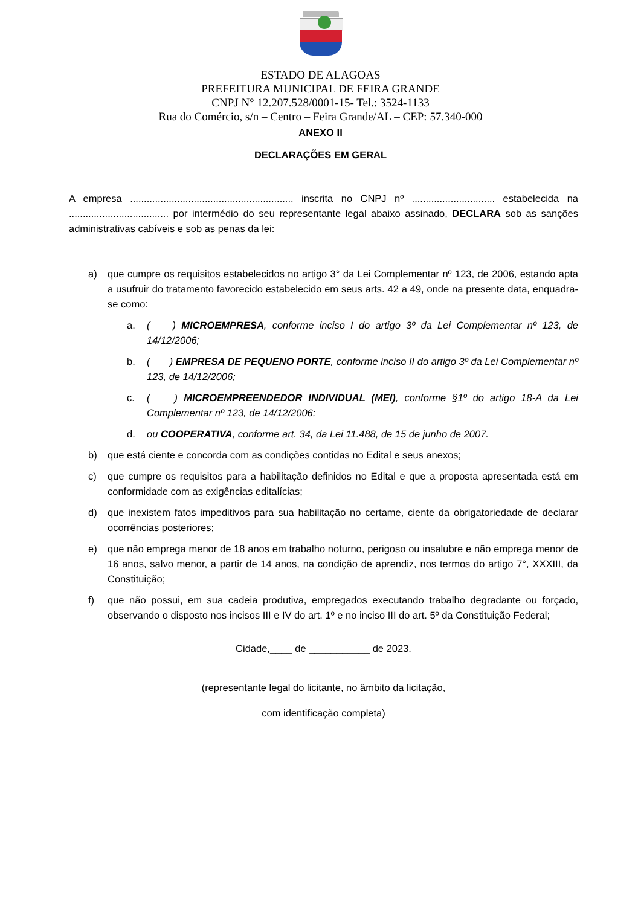ESTADO DE ALAGOAS
PREFEITURA MUNICIPAL DE FEIRA GRANDE
CNPJ N° 12.207.528/0001-15- Tel.: 3524-1133
Rua do Comércio, s/n – Centro – Feira Grande/AL – CEP: 57.340-000
ANEXO II
DECLARAÇÕES EM GERAL
A empresa ........................................................... inscrita no CNPJ nº .............................. estabelecida na .................................... por intermédio do seu representante legal abaixo assinado, DECLARA sob as sanções administrativas cabíveis e sob as penas da lei:
a) que cumpre os requisitos estabelecidos no artigo 3° da Lei Complementar nº 123, de 2006, estando apta a usufruir do tratamento favorecido estabelecido em seus arts. 42 a 49, onde na presente data, enquadra-se como:
a. ( ) MICROEMPRESA, conforme inciso I do artigo 3º da Lei Complementar nº 123, de 14/12/2006;
b. ( ) EMPRESA DE PEQUENO PORTE, conforme inciso II do artigo 3º da Lei Complementar nº 123, de 14/12/2006;
c. ( ) MICROEMPREENDEDOR INDIVIDUAL (MEI), conforme §1º do artigo 18-A da Lei Complementar nº 123, de 14/12/2006;
d. ou COOPERATIVA, conforme art. 34, da Lei 11.488, de 15 de junho de 2007.
b) que está ciente e concorda com as condições contidas no Edital e seus anexos;
c) que cumpre os requisitos para a habilitação definidos no Edital e que a proposta apresentada está em conformidade com as exigências editalícias;
d) que inexistem fatos impeditivos para sua habilitação no certame, ciente da obrigatoriedade de declarar ocorrências posteriores;
e) que não emprega menor de 18 anos em trabalho noturno, perigoso ou insalubre e não emprega menor de 16 anos, salvo menor, a partir de 14 anos, na condição de aprendiz, nos termos do artigo 7°, XXXIII, da Constituição;
f) que não possui, em sua cadeia produtiva, empregados executando trabalho degradante ou forçado, observando o disposto nos incisos III e IV do art. 1º e no inciso III do art. 5º da Constituição Federal;
Cidade,____ de ___________ de 2023.
(representante legal do licitante, no âmbito da licitação,
com identificação completa)